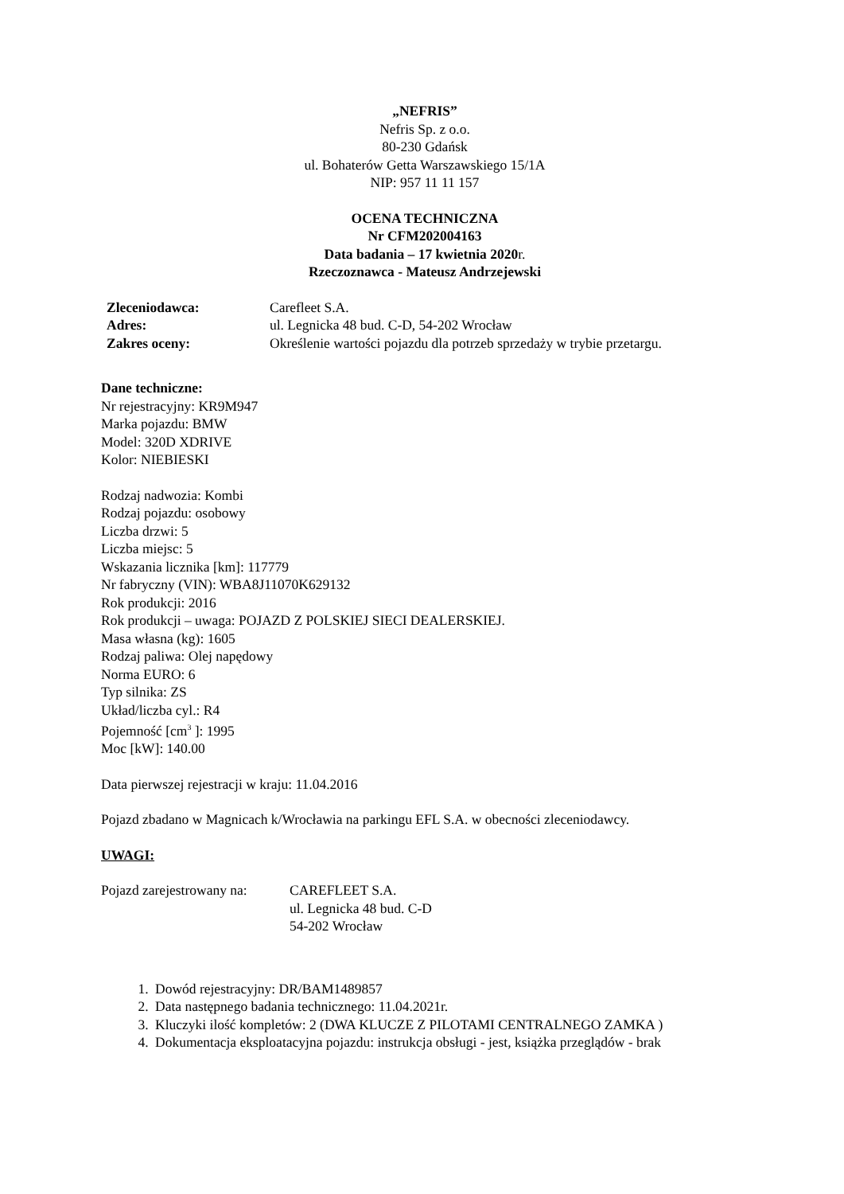„NEFRIS”
Nefris Sp. z o.o.
80-230 Gdańsk
ul. Bohaterów Getta Warszawskiego 15/1A
NIP: 957 11 11 157
OCENA TECHNICZNA
Nr CFM202004163
Data badania – 17 kwietnia 2020r.
Rzeczoznawca - Mateusz Andrzejewski
| Zleceniodawca: | Carefleet S.A. |
| Adres: | ul. Legnicka 48 bud. C-D, 54-202 Wrocław |
| Zakres oceny: | Określenie wartości pojazdu dla potrzeb sprzedaży w trybie przetargu. |
Dane techniczne:
Nr rejestracyjny: KR9M947
Marka pojazdu: BMW
Model: 320D XDRIVE
Kolor: NIEBIESKI
Rodzaj nadwozia: Kombi
Rodzaj pojazdu: osobowy
Liczba drzwi: 5
Liczba miejsc: 5
Wskazania licznika [km]: 117779
Nr fabryczny (VIN): WBA8J11070K629132
Rok produkcji: 2016
Rok produkcji – uwaga: POJAZD Z POLSKIEJ SIECI DEALERSKIEJ.
Masa własna (kg): 1605
Rodzaj paliwa: Olej napędowy
Norma EURO: 6
Typ silnika: ZS
Układ/liczba cyl.: R4
Pojemność [cm<sup>3</sup> ]: 1995
Moc [kW]: 140.00
Data pierwszej rejestracji w kraju: 11.04.2016
Pojazd zbadano w Magnicach k/Wrocławia na parkingu EFL S.A. w obecności zleceniodawcy.
UWAGI:
| Pojazd zarejestrowany na: | CAREFLEET S.A. ul. Legnicka 48 bud. C-D 54-202 Wrocław |
1. Dowód rejestracyjny: DR/BAM1489857
2. Data następnego badania technicznego: 11.04.2021r.
3. Kluczyki ilość kompletów: 2 (DWA KLUCZE Z PILOTAMI CENTRALNEGO ZAMKA )
4. Dokumentacja eksploatacyjna pojazdu: instrukcja obsługi - jest, książka przeglądów - brak